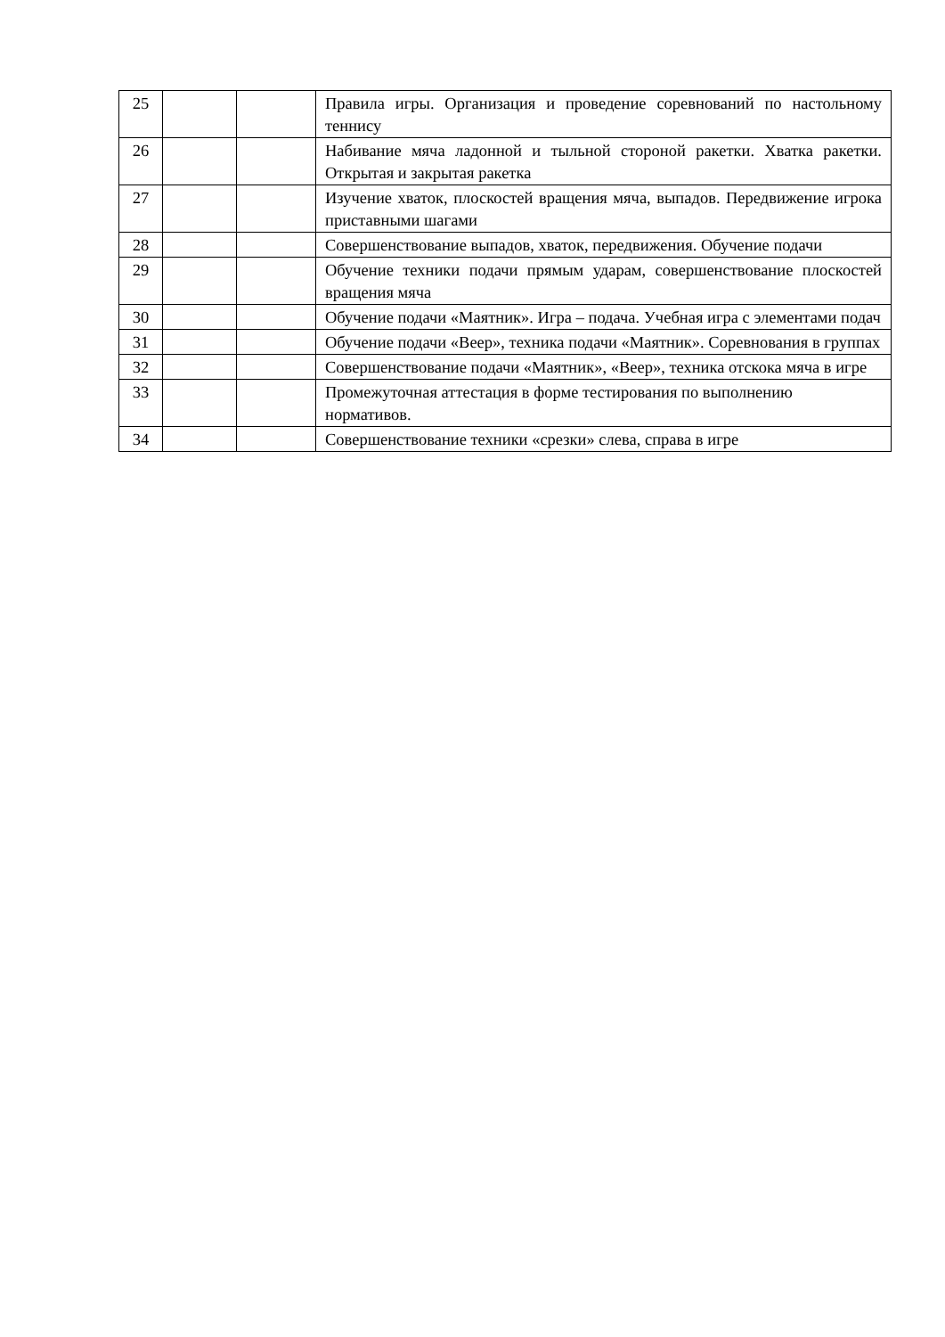| 25 | | | Правила игры. Организация и проведение соревнований по настольному теннису |
| 26 | | | Набивание мяча ладонной и тыльной стороной ракетки. Хватка ракетки. Открытая и закрытая ракетка |
| 27 | | | Изучение хваток, плоскостей вращения мяча, выпадов. Передвижение игрока приставными шагами |
| 28 | | | Совершенствование выпадов, хваток, передвижения. Обучение подачи |
| 29 | | | Обучение техники подачи прямым ударам, совершенствование плоскостей вращения мяча |
| 30 | | | Обучение подачи «Маятник». Игра – подача. Учебная игра с элементами подач |
| 31 | | | Обучение подачи «Веер», техника подачи «Маятник». Соревнования в группах |
| 32 | | | Совершенствование подачи «Маятник», «Веер», техника отскока мяча в игре |
| 33 | | | Промежуточная аттестация в форме тестирования по выполнению нормативов. |
| 34 | | | Совершенствование техники «срезки» слева, справа в игре |